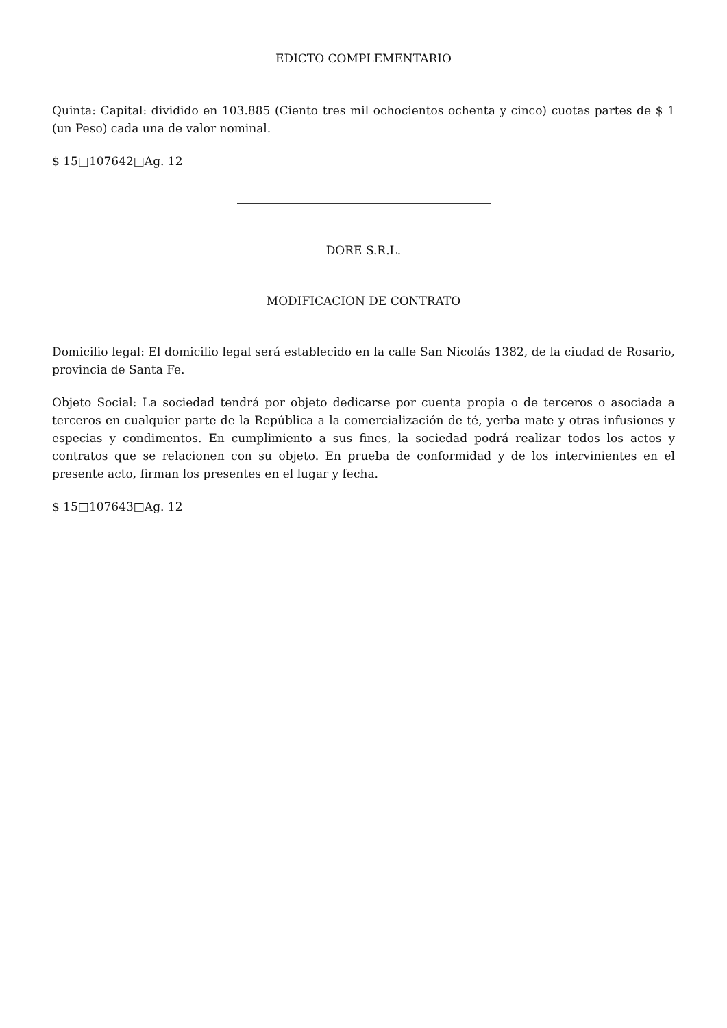EDICTO COMPLEMENTARIO
Quinta: Capital: dividido en 103.885 (Ciento tres mil ochocientos ochenta y cinco) cuotas partes de $ 1 (un Peso) cada una de valor nominal.
$ 15□107642□Ag. 12
DORE S.R.L.
MODIFICACION DE CONTRATO
Domicilio legal: El domicilio legal será establecido en la calle San Nicolás 1382, de la ciudad de Rosario, provincia de Santa Fe.
Objeto Social: La sociedad tendrá por objeto dedicarse por cuenta propia o de terceros o asociada a terceros en cualquier parte de la República a la comercialización de té, yerba mate y otras infusiones y especias y condimentos. En cumplimiento a sus fines, la sociedad podrá realizar todos los actos y contratos que se relacionen con su objeto. En prueba de conformidad y de los intervinientes en el presente acto, firman los presentes en el lugar y fecha.
$ 15□107643□Ag. 12